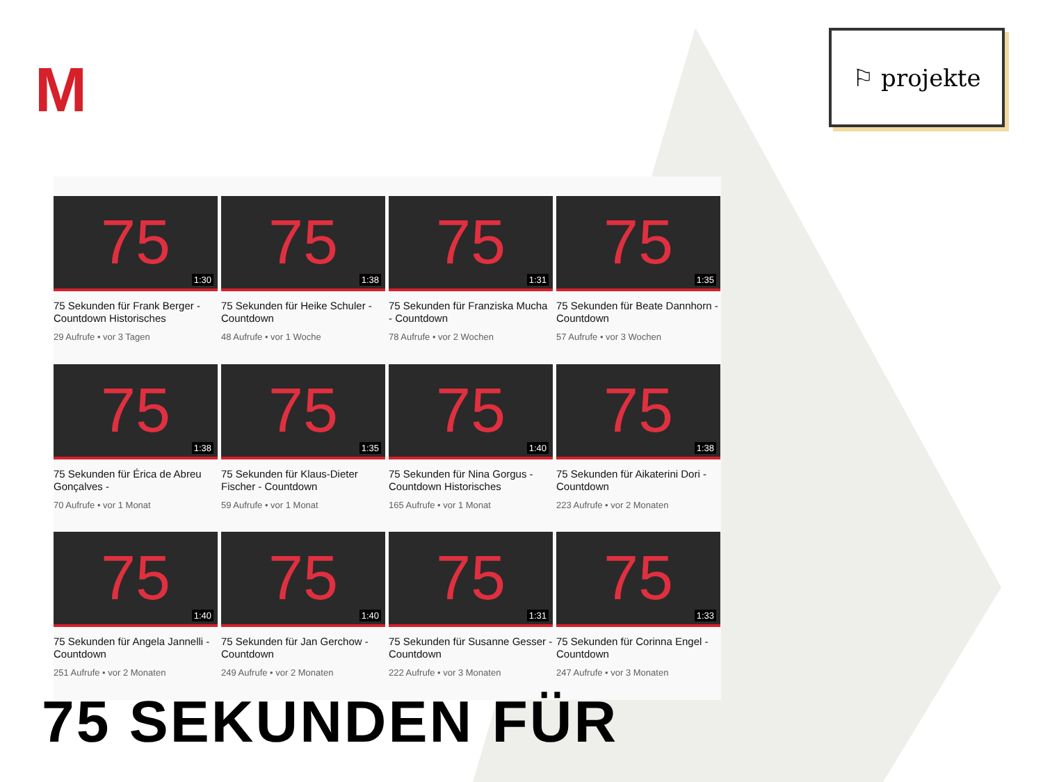M
⚐ projekte
75
1:30
75 Sekunden für Frank Berger - Countdown Historisches
29 Aufrufe • vor 3 Tagen
75
1:38
75 Sekunden für Heike Schuler - Countdown
48 Aufrufe • vor 1 Woche
75
1:31
75 Sekunden für Franziska Mucha - Countdown
78 Aufrufe • vor 2 Wochen
75
1:35
75 Sekunden für Beate Dannhorn - Countdown
57 Aufrufe • vor 3 Wochen
75
1:38
75 Sekunden für Érica de Abreu Gonçalves -
70 Aufrufe • vor 1 Monat
75
1:35
75 Sekunden für Klaus-Dieter Fischer - Countdown
59 Aufrufe • vor 1 Monat
75
1:40
75 Sekunden für Nina Gorgus - Countdown Historisches
165 Aufrufe • vor 1 Monat
75
1:38
75 Sekunden für Aikaterini Dori - Countdown
223 Aufrufe • vor 2 Monaten
75
1:40
75 Sekunden für Angela Jannelli - Countdown
251 Aufrufe • vor 2 Monaten
75
1:40
75 Sekunden für Jan Gerchow - Countdown
249 Aufrufe • vor 2 Monaten
75
1:31
75 Sekunden für Susanne Gesser - Countdown
222 Aufrufe • vor 3 Monaten
75
1:33
75 Sekunden für Corinna Engel - Countdown
247 Aufrufe • vor 3 Monaten
75 SEKUNDEN FÜR